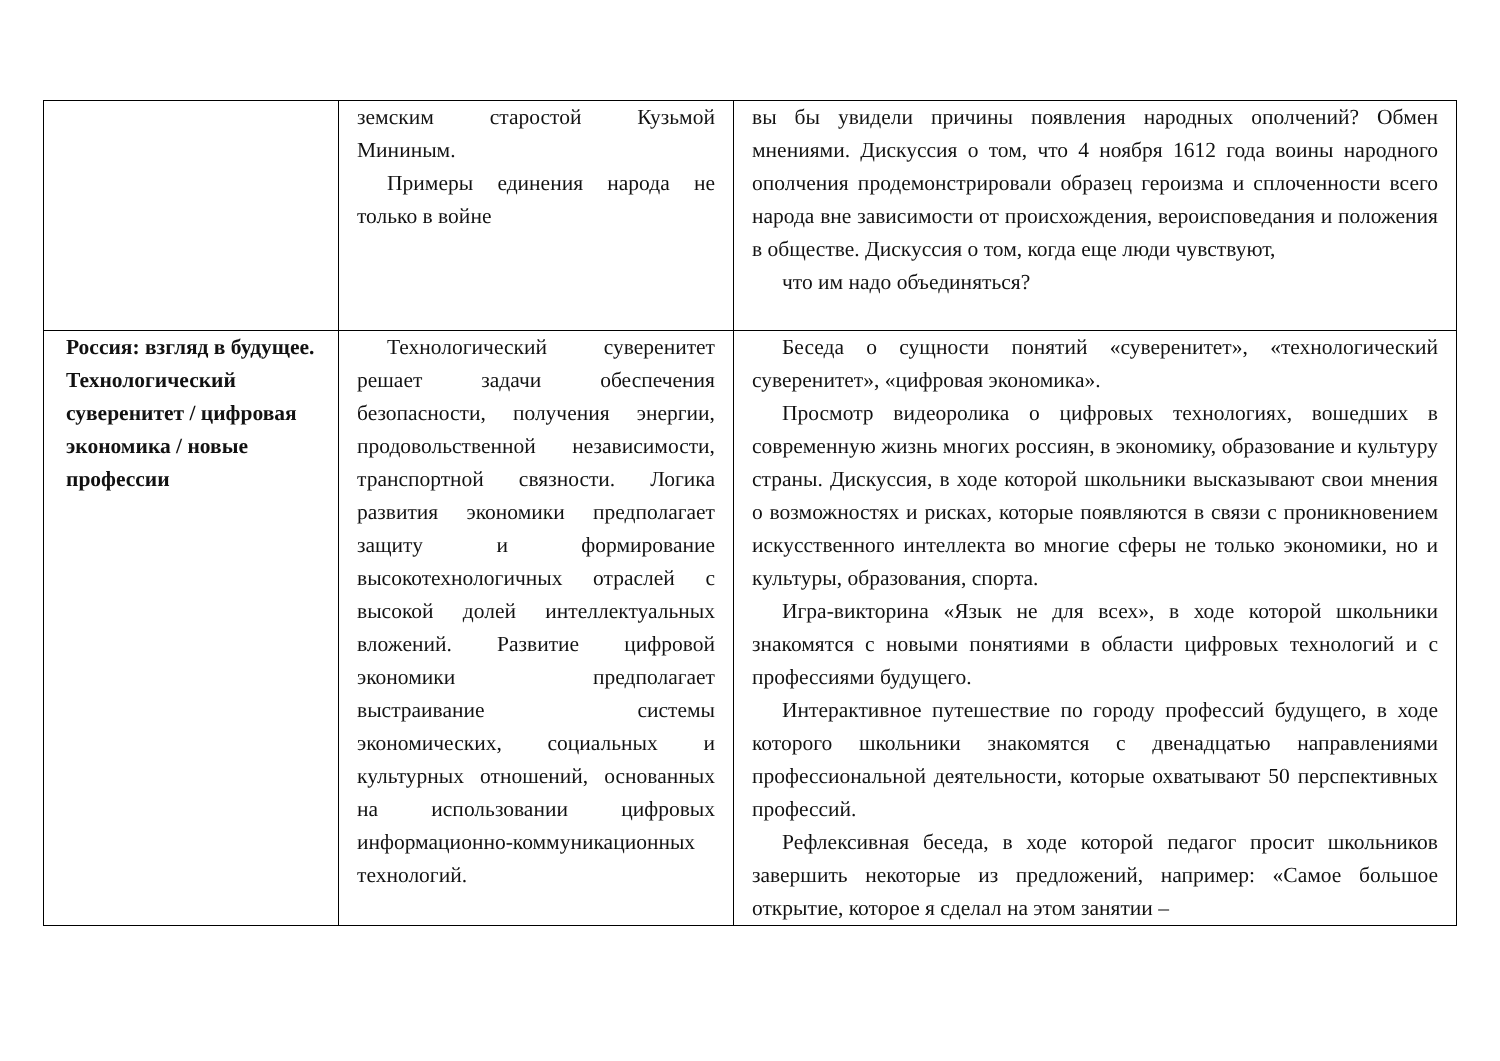| | земским старостой Кузьмой Мининым. Примеры единения народа не только в войне | вы бы увидели причины появления народных ополчений? Обмен мнениями. Дискуссия о том, что 4 ноября 1612 года воины народного ополчения продемонстрировали образец героизма и сплоченности всего народа вне зависимости от происхождения, вероисповедания и положения в обществе. Дискуссия о том, когда еще люди чувствуют, что им надо объединяться? |
| Россия: взгляд в будущее. Технологический суверенитет / цифровая экономика / новые профессии | Технологический суверенитет решает задачи обеспечения безопасности, получения энергии, продовольственной независимости, транспортной связности. Логика развития экономики предполагает защиту и формирование высокотехнологичных отраслей с высокой долей интеллектуальных вложений. Развитие цифровой экономики предполагает выстраивание системы экономических, социальных и культурных отношений, основанных на использовании цифровых информационно-коммуникационных технологий. | Беседа о сущности понятий «суверенитет», «технологический суверенитет», «цифровая экономика». Просмотр видеоролика о цифровых технологиях, вошедших в современную жизнь многих россиян, в экономику, образование и культуру страны. Дискуссия, в ходе которой школьники высказывают свои мнения о возможностях и рисках, которые появляются в связи с проникновением искусственного интеллекта во многие сферы не только экономики, но и культуры, образования, спорта. Игра-викторина «Язык не для всех», в ходе которой школьники знакомятся с новыми понятиями в области цифровых технологий и с профессиями будущего. Интерактивное путешествие по городу профессий будущего, в ходе которого школьники знакомятся с двенадцатью направлениями профессиональной деятельности, которые охватывают 50 перспективных профессий. Рефлексивная беседа, в ходе которой педагог просит школьников завершить некоторые из предложений, например: «Самое большое открытие, которое я сделал на этом занятии – |